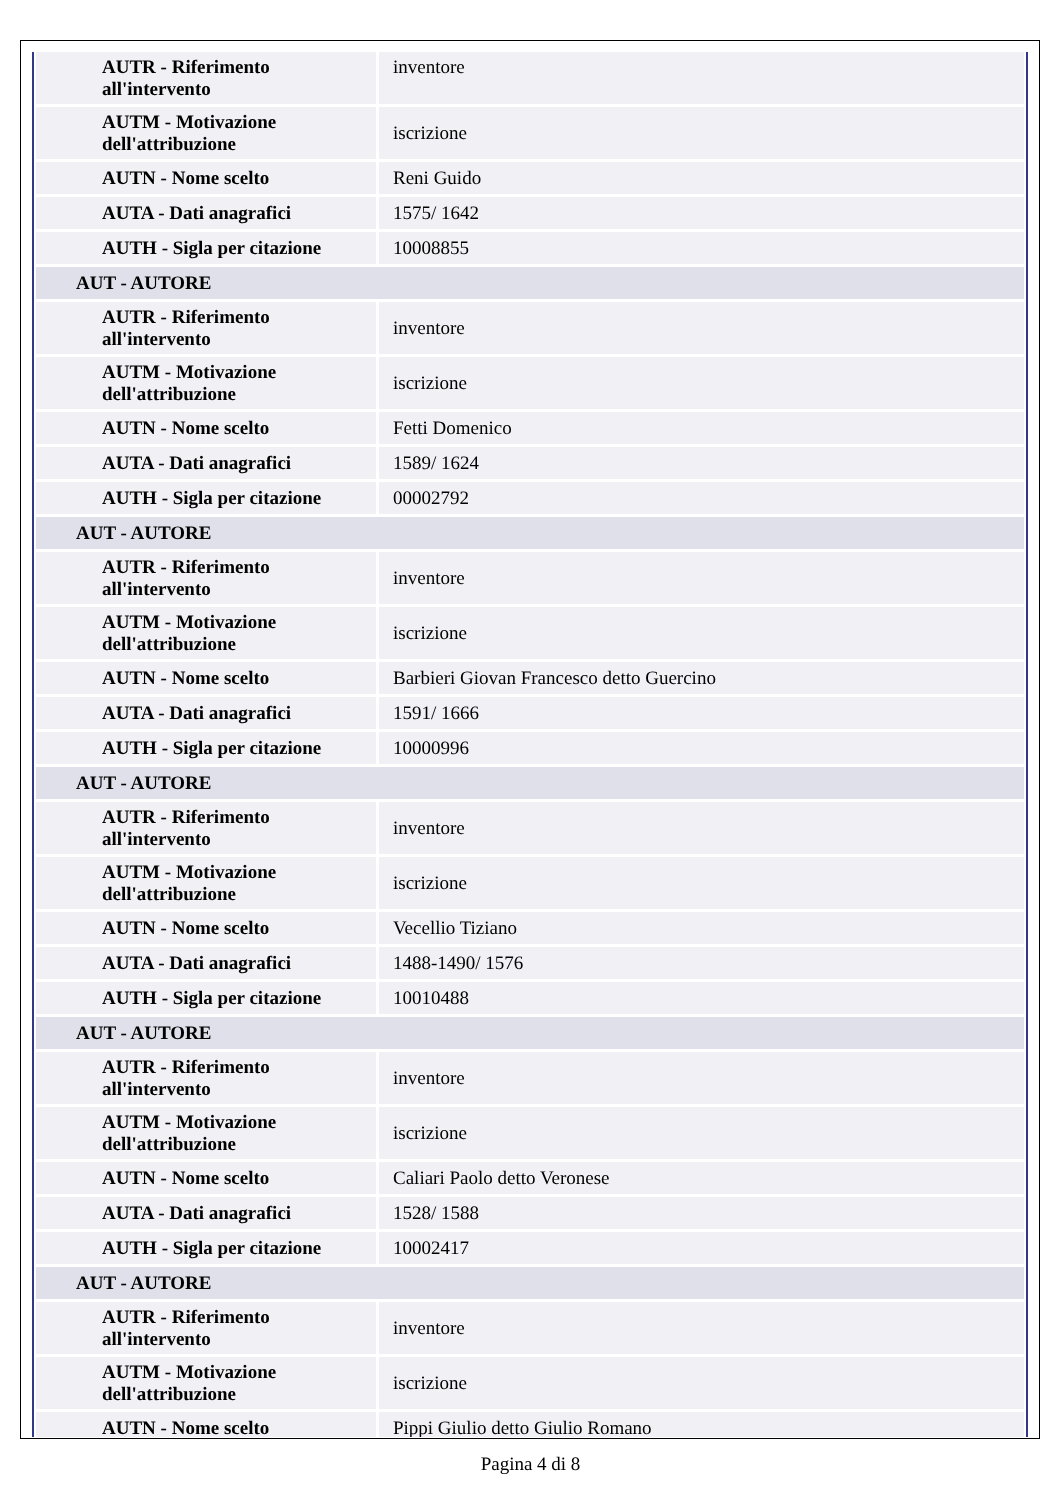| AUTR - Riferimento all'intervento | inventore |
| AUTM - Motivazione dell'attribuzione | iscrizione |
| AUTN - Nome scelto | Reni Guido |
| AUTA - Dati anagrafici | 1575/ 1642 |
| AUTH - Sigla per citazione | 10008855 |
| AUT - AUTORE | |
| AUTR - Riferimento all'intervento | inventore |
| AUTM - Motivazione dell'attribuzione | iscrizione |
| AUTN - Nome scelto | Fetti Domenico |
| AUTA - Dati anagrafici | 1589/ 1624 |
| AUTH - Sigla per citazione | 00002792 |
| AUT - AUTORE | |
| AUTR - Riferimento all'intervento | inventore |
| AUTM - Motivazione dell'attribuzione | iscrizione |
| AUTN - Nome scelto | Barbieri Giovan Francesco detto Guercino |
| AUTA - Dati anagrafici | 1591/ 1666 |
| AUTH - Sigla per citazione | 10000996 |
| AUT - AUTORE | |
| AUTR - Riferimento all'intervento | inventore |
| AUTM - Motivazione dell'attribuzione | iscrizione |
| AUTN - Nome scelto | Vecellio Tiziano |
| AUTA - Dati anagrafici | 1488-1490/ 1576 |
| AUTH - Sigla per citazione | 10010488 |
| AUT - AUTORE | |
| AUTR - Riferimento all'intervento | inventore |
| AUTM - Motivazione dell'attribuzione | iscrizione |
| AUTN - Nome scelto | Caliari Paolo detto Veronese |
| AUTA - Dati anagrafici | 1528/ 1588 |
| AUTH - Sigla per citazione | 10002417 |
| AUT - AUTORE | |
| AUTR - Riferimento all'intervento | inventore |
| AUTM - Motivazione dell'attribuzione | iscrizione |
| AUTN - Nome scelto | Pippi Giulio detto Giulio Romano |
Pagina 4 di 8